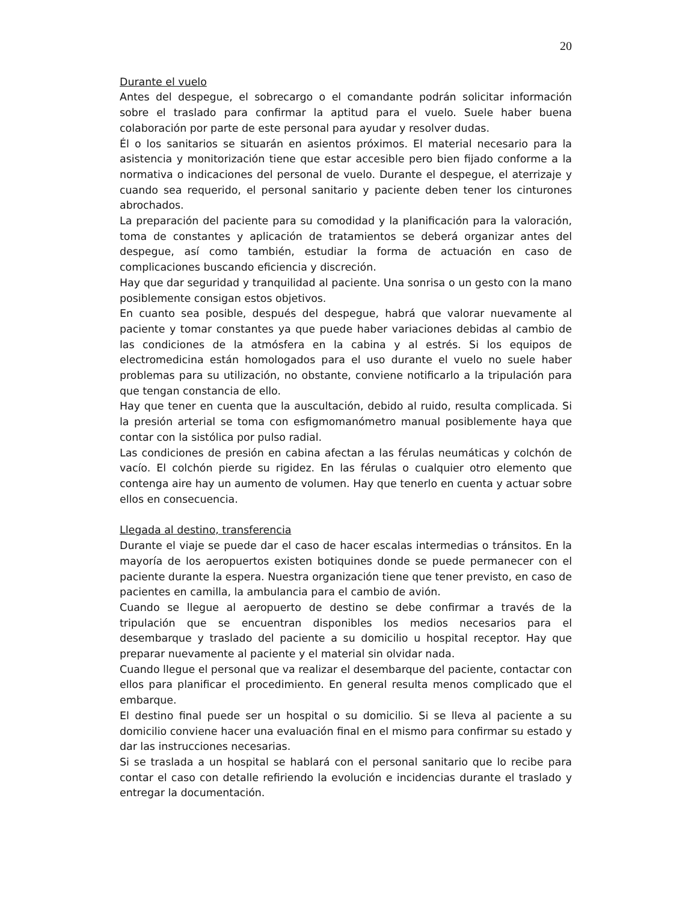20
Durante el vuelo
Antes del despegue, el sobrecargo o el comandante podrán solicitar información sobre el traslado para confirmar la aptitud para el vuelo. Suele haber buena colaboración por parte de este personal para ayudar y resolver dudas.
Él o los sanitarios se situarán en asientos próximos. El material necesario para la asistencia y monitorización tiene que estar accesible pero bien fijado conforme a la normativa o indicaciones del personal de vuelo. Durante el despegue, el aterrizaje y cuando sea requerido, el personal sanitario y paciente deben tener los cinturones abrochados.
La preparación del paciente para su comodidad y la planificación para la valoración, toma de constantes y aplicación de tratamientos se deberá organizar antes del despegue, así como también, estudiar la forma de actuación en caso de complicaciones buscando eficiencia y discreción.
Hay que dar seguridad y tranquilidad al paciente. Una sonrisa o un gesto con la mano posiblemente consigan estos objetivos.
En cuanto sea posible, después del despegue, habrá que valorar nuevamente al paciente y tomar constantes ya que puede haber variaciones debidas al cambio de las condiciones de la atmósfera en la cabina y al estrés. Si los equipos de electromedicina están homologados para el uso durante el vuelo no suele haber problemas para su utilización, no obstante, conviene notificarlo a la tripulación para que tengan constancia de ello.
Hay que tener en cuenta que la auscultación, debido al ruido, resulta complicada. Si la presión arterial se toma con esfigmomanómetro manual posiblemente haya que contar con la sistólica por pulso radial.
Las condiciones de presión en cabina afectan a las férulas neumáticas y colchón de vacío. El colchón pierde su rigidez. En las férulas o cualquier otro elemento que contenga aire hay un aumento de volumen. Hay que tenerlo en cuenta y actuar sobre ellos en consecuencia.
Llegada al destino, transferencia
Durante el viaje se puede dar el caso de hacer escalas intermedias o tránsitos. En la mayoría de los aeropuertos existen botiquines donde se puede permanecer con el paciente durante la espera. Nuestra organización tiene que tener previsto, en caso de pacientes en camilla, la ambulancia para el cambio de avión.
Cuando se llegue al aeropuerto de destino se debe confirmar a través de la tripulación que se encuentran disponibles los medios necesarios para el desembarque y traslado del paciente a su domicilio u hospital receptor. Hay que preparar nuevamente al paciente y el material sin olvidar nada.
Cuando llegue el personal que va realizar el desembarque del paciente, contactar con ellos para planificar el procedimiento. En general resulta menos complicado que el embarque.
El destino final puede ser un hospital o su domicilio. Si se lleva al paciente a su domicilio conviene hacer una evaluación final en el mismo para confirmar su estado y dar las instrucciones necesarias.
Si se traslada a un hospital se hablará con el personal sanitario que lo recibe para contar el caso con detalle refiriendo la evolución e incidencias durante el traslado y entregar la documentación.